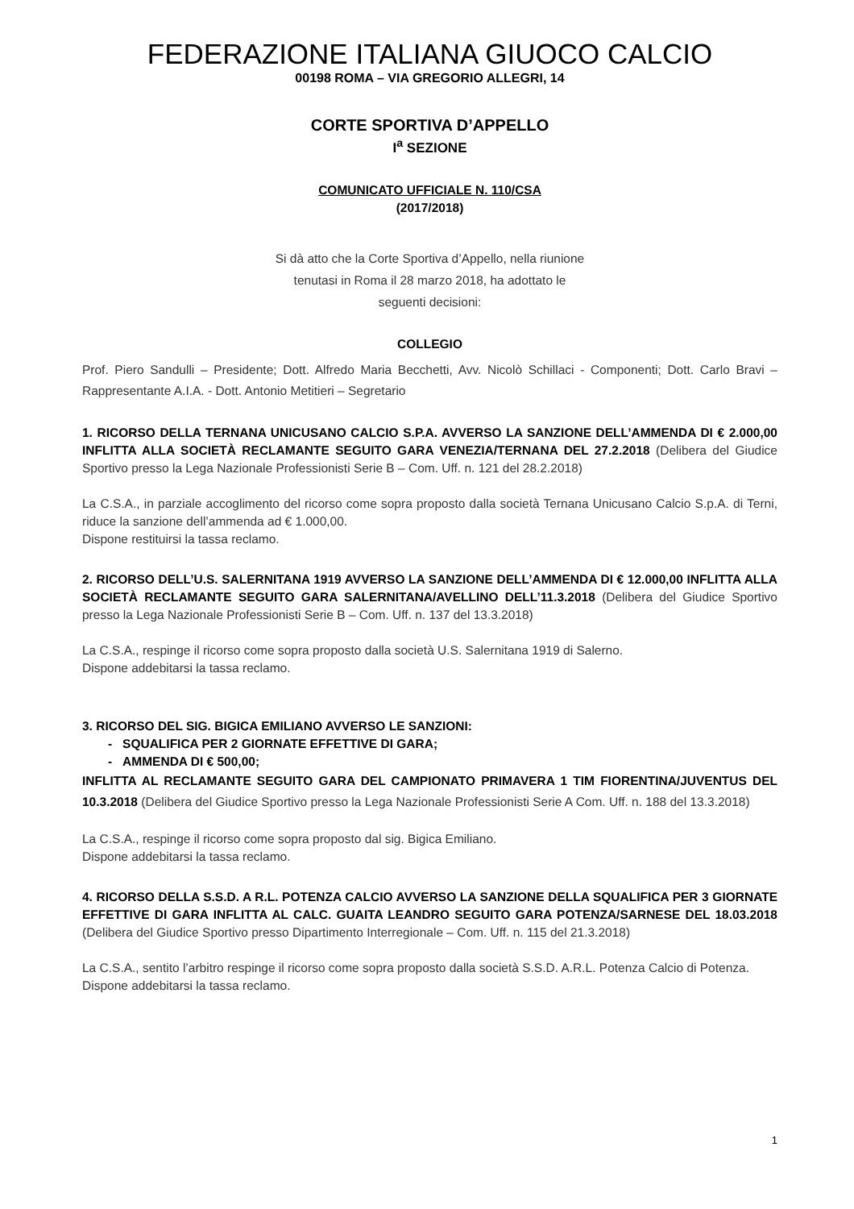FEDERAZIONE ITALIANA GIUOCO CALCIO
00198 ROMA – VIA GREGORIO ALLEGRI, 14
CORTE SPORTIVA D’APPELLO
I<sup>a</sup> SEZIONE
COMUNICATO UFFICIALE N. 110/CSA
(2017/2018)
Si dà atto che la Corte Sportiva d’Appello, nella riunione tenutasi in Roma il 28 marzo 2018, ha adottato le seguenti decisioni:
COLLEGIO
Prof. Piero Sandulli – Presidente; Dott. Alfredo Maria Becchetti, Avv. Nicolò Schillaci - Componenti; Dott. Carlo Bravi – Rappresentante A.I.A. - Dott. Antonio Metitieri – Segretario
1. RICORSO DELLA TERNANA UNICUSANO CALCIO S.P.A. AVVERSO LA SANZIONE DELL’AMMENDA DI € 2.000,00 INFLITTA ALLA SOCIETÀ RECLAMANTE SEGUITO GARA VENEZIA/TERNANA DEL 27.2.2018 (Delibera del Giudice Sportivo presso la Lega Nazionale Professionisti Serie B – Com. Uff. n. 121 del 28.2.2018)
La C.S.A., in parziale accoglimento del ricorso come sopra proposto dalla società Ternana Unicusano Calcio S.p.A. di Terni, riduce la sanzione dell’ammenda ad € 1.000,00.
Dispone restituirsi la tassa reclamo.
2. RICORSO DELL’U.S. SALERNITANA 1919 AVVERSO LA SANZIONE DELL’AMMENDA DI € 12.000,00 INFLITTA ALLA SOCIETÀ RECLAMANTE SEGUITO GARA SALERNITANA/AVELLINO DELL’11.3.2018 (Delibera del Giudice Sportivo presso la Lega Nazionale Professionisti Serie B – Com. Uff. n. 137 del 13.3.2018)
La C.S.A., respinge il ricorso come sopra proposto dalla società U.S. Salernitana 1919 di Salerno.
Dispone addebitarsi la tassa reclamo.
3. RICORSO DEL SIG. BIGICA EMILIANO AVVERSO LE SANZIONI:
- SQUALIFICA PER 2 GIORNATE EFFETTIVE DI GARA;
- AMMENDA DI € 500,00;
INFLITTA AL RECLAMANTE SEGUITO GARA DEL CAMPIONATO PRIMAVERA 1 TIM FIORENTINA/JUVENTUS DEL 10.3.2018 (Delibera del Giudice Sportivo presso la Lega Nazionale Professionisti Serie A Com. Uff. n. 188 del 13.3.2018)
La C.S.A., respinge il ricorso come sopra proposto dal sig. Bigica Emiliano.
Dispone addebitarsi la tassa reclamo.
4. RICORSO DELLA S.S.D. A R.L. POTENZA CALCIO AVVERSO LA SANZIONE DELLA SQUALIFICA PER 3 GIORNATE EFFETTIVE DI GARA INFLITTA AL CALC. GUAITA LEANDRO SEGUITO GARA POTENZA/SARNESE DEL 18.03.2018 (Delibera del Giudice Sportivo presso Dipartimento Interregionale – Com. Uff. n. 115 del 21.3.2018)
La C.S.A., sentito l’arbitro respinge il ricorso come sopra proposto dalla società S.S.D. A.R.L. Potenza Calcio di Potenza.
Dispone addebitarsi la tassa reclamo.
1